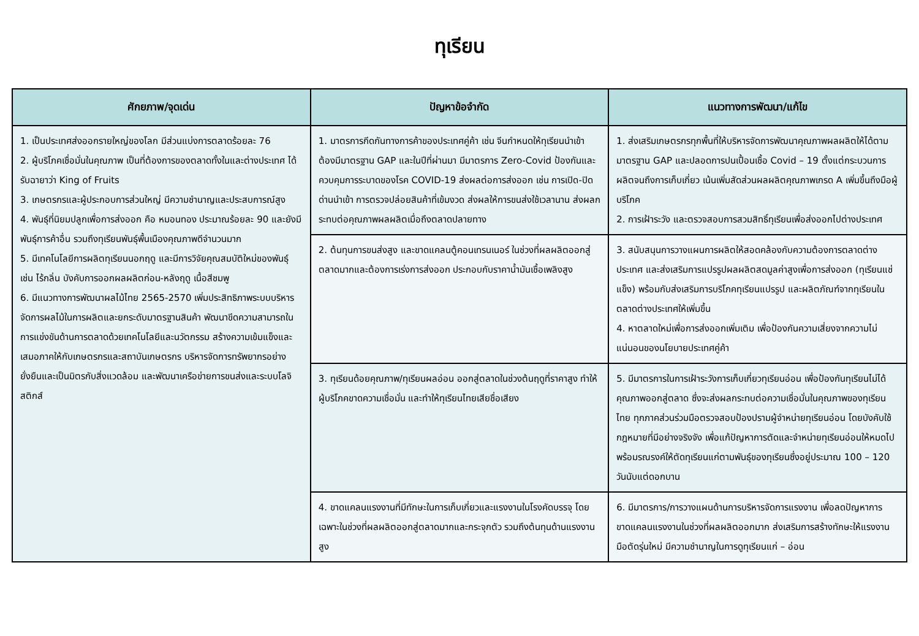ทุเรียน
| ศักยภาพ/จุดเด่น | ปัญหาข้อจำกัด | แนวทางการพัฒนา/แก้ไข |
| --- | --- | --- |
| 1. เป็นประเทศส่งออกรายใหญ่ของโลก มีส่วนแบ่งการตลาดร้อยละ 76 2. ผู้บริโภคเชื่อมั่นในคุณภาพ เป็นที่ต้องการของตลาดทั้งในและต่างประเทศ ได้รับฉายาว่า King of Fruits 3. เกษตรกรและผู้ประกอบการส่วนใหญ่ มีความชำนาญและประสบการณ์สูง 4. พันธุ์ที่นิยมปลูกเพื่อการส่งออก คือ หมอนทอง ประมาณร้อยละ 90 และยังมีพันธุ์การค้าอื่น รวมถึงทุเรียนพันธุ์พื้นเมืองคุณภาพดีจำนวนมาก 5. มีเทคโนโลยีการผลิตทุเรียนนอกฤดู และมีการวิจัยคุณสมบัติใหม่ของพันธุ์ เช่น ไร้กลิ่น บังคับการออกผลผลิตก่อน-หลังฤดู เนื้อสีชมพู 6. มีแนวทางการพัฒนาผลไม้ไทย 2565-2570 เพิ่มประสิทธิภาพระบบบริหารจัดการผลไม้ในการผลิตและยกระดับมาตรฐานสินค้า พัฒนาขีดความสามารถในการแข่งขันด้านการตลาดด้วยเทคโนโลยีและนวัตกรรม สร้างความเข้มแข็งและเสมอภาคให้กับเกษตรกรและสถาบันเกษตรกร บริหารจัดการทรัพยากรอย่างยั่งยืนและเป็นมิตรกับสิ่งแวดล้อม และพัฒนาเครือข่ายการขนส่งและระบบโลจิสติกส์ | 1. มาตรการกีดกันทางการค้าของประเทศคู่ค้า เช่น จีนกำหนดให้ทุเรียนนำเข้าต้องมีมาตรฐาน GAP และในปีที่ผ่านมา มีมาตรการ Zero-Covid ป้องกันและควบคุมการระบาดของโรค COVID-19 ส่งผลต่อการส่งออก เช่น การเปิด-ปิดด่านนำเข้า การตรวจปล่อยสินค้าที่เข้มงวด ส่งผลให้การขนส่งใช้เวลานาน ส่งผลกระทบต่อคุณภาพผลผลิตเมื่อถึงตลาดปลายทาง | 1. ส่งเสริมเกษตรกรทุกพื้นที่ให้บริหารจัดการพัฒนาคุณภาพผลผลิตให้ได้ตามมาตรฐาน GAP และปลอดการปนเปื้อนเชื้อ Covid – 19 ตั้งแต่กระบวนการผลิตจนถึงการเก็บเกี่ยว เน้นเพิ่มสัดส่วนผลผลิตคุณภาพเกรด A เพิ่มขึ้นถึงมือผู้บริโภค 2. การเฝ้าระวัง และตรวจสอบการสวมสิทธิ์ทุเรียนเพื่อส่งออกไปต่างประเทศ |
| | 2. ต้นทุนการขนส่งสูง และขาดแคลนตู้คอนเทรนเนอร์ ในช่วงที่ผลผลิตออกสู่ตลาดมากและต้องการเร่งการส่งออก ประกอบกับราคาน้ำมันเชื้อเพลิงสูง | 3. สนับสนุนการวางแผนการผลิตให้สอดคล้องกับความต้องการตลาดต่างประเทศ และส่งเสริมการแปรรูปผลผลิตสดมูลค่าสูงเพื่อการส่งออก (ทุเรียนแช่แข็ง) พร้อมกับส่งเสริมการบริโภคทุเรียนแปรรูป และผลิตภัณฑ์จากทุเรียนในตลาดต่างประเทศให้เพิ่มขึ้น 4. หาตลาดใหม่เพื่อการส่งออกเพิ่มเติม เพื่อป้องกันความเสี่ยงจากความไม่แน่นอนของนโยบายประเทศคู่ค้า |
| | 3. ทุเรียนด้อยคุณภาพ/ทุเรียนผลอ่อน ออกสู่ตลาดในช่วงต้นฤดูที่ราคาสูง ทำให้ผู้บริโภคขาดความเชื่อมั่น และทำให้ทุเรียนไทยเสียชื่อเสียง | 5. มีมาตรการในการเฝ้าระวังการเก็บเกี่ยวทุเรียนอ่อน เพื่อป้องกันทุเรียนไม่ได้คุณภาพออกสู่ตลาด ซึ่งจะส่งผลกระทบต่อความเชื่อมั่นในคุณภาพของทุเรียนไทย ทุกภาคส่วนร่วมมือตรวจสอบป้องปรามผู้จำหน่ายทุเรียนอ่อน โดยบังคับใช้กฎหมายที่มีอย่างจริงจัง เพื่อแก้ปัญหาการตัดและจำหน่ายทุเรียนอ่อนให้หมดไป พร้อมรณรงค์ให้ตัดทุเรียนแก่ตามพันธุ์ของทุเรียนซึ่งอยู่ประมาณ 100 – 120 วันนับแต่ดอกบาน |
| | 4. ขาดแคลนแรงงานที่มีทักษะในการเก็บเกี่ยวและแรงงานในโรงคัดบรรจุ โดยเฉพาะในช่วงที่ผลผลิตออกสู่ตลาดมากและกระจุกตัว รวมถึงต้นทุนด้านแรงงานสูง | 6. มีมาตรการ/การวางแผนด้านการบริหารจัดการแรงงาน เพื่อลดปัญหาการขาดแคลนแรงงานในช่วงที่ผลผลิตออกมาก ส่งเสริมการสร้างทักษะให้แรงงานมือตัดรุ่นใหม่ มีความชำนาญในการดูทุเรียนแก่ – อ่อน |